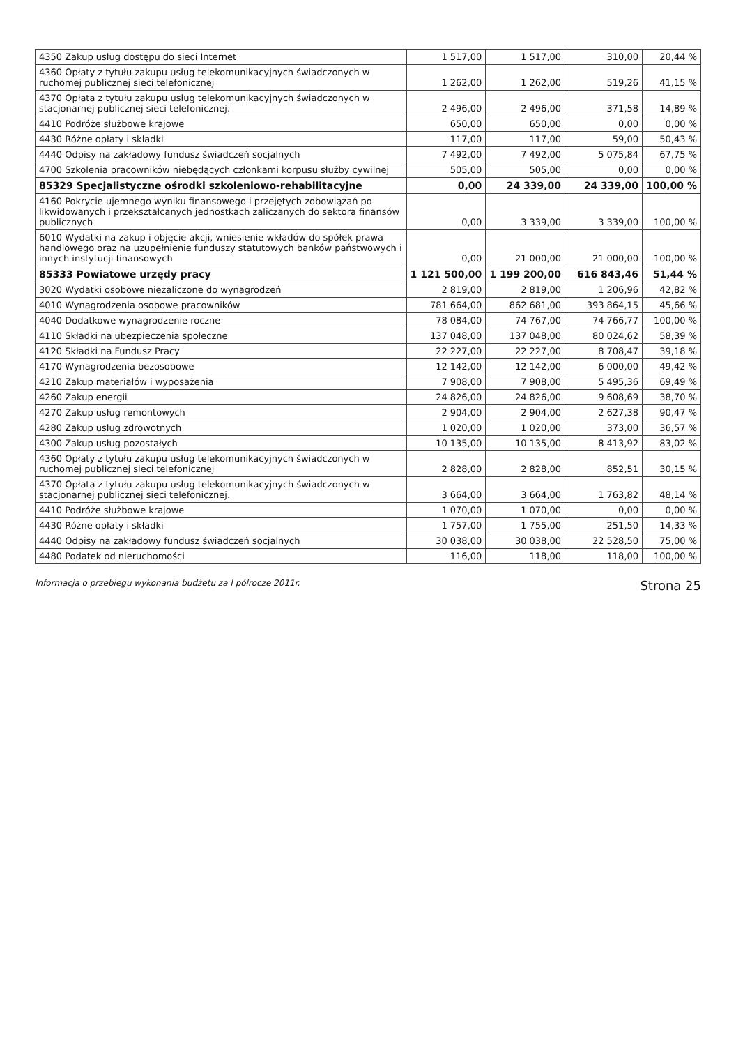| 4350 Zakup usług dostępu do sieci Internet | 1 517,00 | 1 517,00 | 310,00 | 20,44 % |
| 4360 Opłaty z tytułu zakupu usług telekomunikacyjnych świadczonych w ruchomej publicznej sieci telefonicznej | 1 262,00 | 1 262,00 | 519,26 | 41,15 % |
| 4370 Opłata z tytułu zakupu usług telekomunikacyjnych świadczonych w stacjonarnej publicznej sieci telefonicznej. | 2 496,00 | 2 496,00 | 371,58 | 14,89 % |
| 4410 Podróże służbowe krajowe | 650,00 | 650,00 | 0,00 | 0,00 % |
| 4430 Różne opłaty i składki | 117,00 | 117,00 | 59,00 | 50,43 % |
| 4440 Odpisy na zakładowy fundusz świadczeń socjalnych | 7 492,00 | 7 492,00 | 5 075,84 | 67,75 % |
| 4700 Szkolenia pracowników niebędących członkami korpusu służby cywilnej | 505,00 | 505,00 | 0,00 | 0,00 % |
| 85329 Specjalistyczne ośrodki szkoleniowo-rehabilitacyjne | 0,00 | 24 339,00 | 24 339,00 | 100,00 % |
| 4160 Pokrycie ujemnego wyniku finansowego i przejętych zobowiązań po likwidowanych i przekształcanych jednostkach zaliczanych do sektora finansów publicznych | 0,00 | 3 339,00 | 3 339,00 | 100,00 % |
| 6010 Wydatki na zakup i objęcie akcji, wniesienie wkładów do spółek prawa handlowego oraz na uzupełnienie funduszy statutowych banków państwowych i innych instytucji finansowych | 0,00 | 21 000,00 | 21 000,00 | 100,00 % |
| 85333 Powiatowe urzędy pracy | 1 121 500,00 | 1 199 200,00 | 616 843,46 | 51,44 % |
| 3020 Wydatki osobowe niezaliczone do wynagrodzeń | 2 819,00 | 2 819,00 | 1 206,96 | 42,82 % |
| 4010 Wynagrodzenia osobowe pracowników | 781 664,00 | 862 681,00 | 393 864,15 | 45,66 % |
| 4040 Dodatkowe wynagrodzenie roczne | 78 084,00 | 74 767,00 | 74 766,77 | 100,00 % |
| 4110 Składki na ubezpieczenia społeczne | 137 048,00 | 137 048,00 | 80 024,62 | 58,39 % |
| 4120 Składki na Fundusz Pracy | 22 227,00 | 22 227,00 | 8 708,47 | 39,18 % |
| 4170 Wynagrodzenia bezosobowe | 12 142,00 | 12 142,00 | 6 000,00 | 49,42 % |
| 4210 Zakup materiałów i wyposażenia | 7 908,00 | 7 908,00 | 5 495,36 | 69,49 % |
| 4260 Zakup energii | 24 826,00 | 24 826,00 | 9 608,69 | 38,70 % |
| 4270 Zakup usług remontowych | 2 904,00 | 2 904,00 | 2 627,38 | 90,47 % |
| 4280 Zakup usług zdrowotnych | 1 020,00 | 1 020,00 | 373,00 | 36,57 % |
| 4300 Zakup usług pozostałych | 10 135,00 | 10 135,00 | 8 413,92 | 83,02 % |
| 4360 Opłaty z tytułu zakupu usług telekomunikacyjnych świadczonych w ruchomej publicznej sieci telefonicznej | 2 828,00 | 2 828,00 | 852,51 | 30,15 % |
| 4370 Opłata z tytułu zakupu usług telekomunikacyjnych świadczonych w stacjonarnej publicznej sieci telefonicznej. | 3 664,00 | 3 664,00 | 1 763,82 | 48,14 % |
| 4410 Podróże służbowe krajowe | 1 070,00 | 1 070,00 | 0,00 | 0,00 % |
| 4430 Różne opłaty i składki | 1 757,00 | 1 755,00 | 251,50 | 14,33 % |
| 4440 Odpisy na zakładowy fundusz świadczeń socjalnych | 30 038,00 | 30 038,00 | 22 528,50 | 75,00 % |
| 4480 Podatek od nieruchomości | 116,00 | 118,00 | 118,00 | 100,00 % |
Informacja o przebiegu wykonania budżetu za I półrocze 2011r. Strona 25